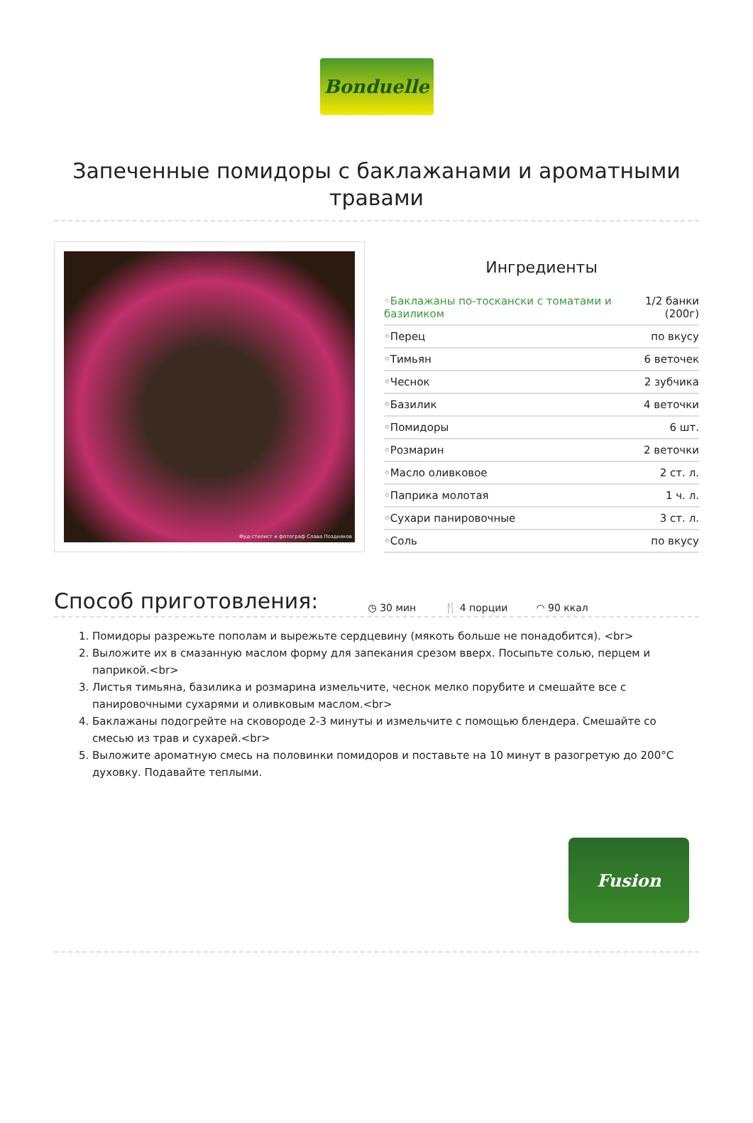Bonduelle
Запеченные помидоры с баклажанами и ароматными травами
Фуд-стилист и фотограф Слава Поздняков
Ингредиенты
| ◦Баклажаны по-тоскански с томатами и базиликом | 1/2 банки (200г) |
| ◦Перец | по вкусу |
| ◦Тимьян | 6 веточек |
| ◦Чеснок | 2 зубчика |
| ◦Базилик | 4 веточки |
| ◦Помидоры | 6 шт. |
| ◦Розмарин | 2 веточки |
| ◦Масло оливковое | 2 ст. л. |
| ◦Паприка молотая | 1 ч. л. |
| ◦Сухари панировочные | 3 ст. л. |
| ◦Соль | по вкусу |
Способ приготовления:
◷ 30 мин 🍴 4 порции ◠ 90 ккал
1. Помидоры разрежьте пополам и вырежьте сердцевину (мякоть больше не понадобится). <br>
2. Выложите их в смазанную маслом форму для запекания срезом вверх. Посыпьте солью, перцем и паприкой.<br>
3. Листья тимьяна, базилика и розмарина измельчите, чеснок мелко порубите и смешайте все с панировочными сухарями и оливковым маслом.<br>
4. Баклажаны подогрейте на сковороде 2-3 минуты и измельчите с помощью блендера. Смешайте со смесью из трав и сухарей.<br>
5. Выложите ароматную смесь на половинки помидоров и поставьте на 10 минут в разогретую до 200°C духовку. Подавайте теплыми.
Fusion